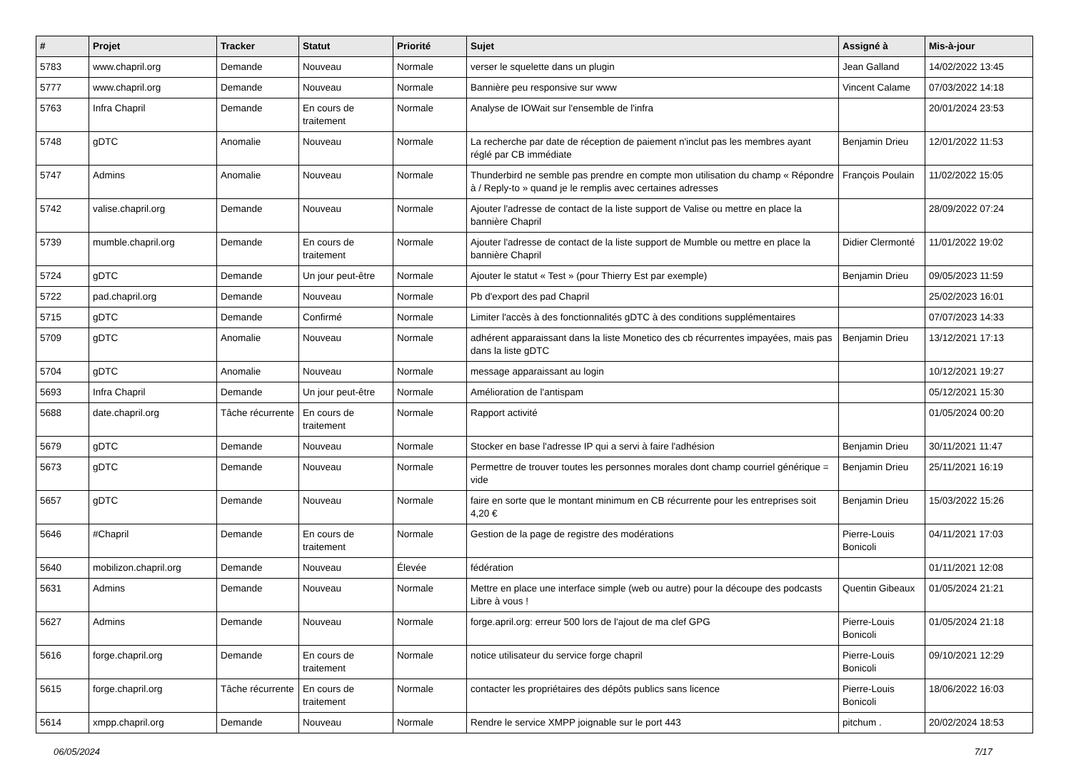| # | Projet | Tracker | Statut | Priorité | Sujet | Assigné à | Mis-à-jour |
| --- | --- | --- | --- | --- | --- | --- | --- |
| 5783 | www.chapril.org | Demande | Nouveau | Normale | verser le squelette dans un plugin | Jean Galland | 14/02/2022 13:45 |
| 5777 | www.chapril.org | Demande | Nouveau | Normale | Bannière peu responsive sur www | Vincent Calame | 07/03/2022 14:18 |
| 5763 | Infra Chapril | Demande | En cours de traitement | Normale | Analyse de IOWait sur l'ensemble de l'infra | | 20/01/2024 23:53 |
| 5748 | gDTC | Anomalie | Nouveau | Normale | La recherche par date de réception de paiement n'inclut pas les membres ayant réglé par CB immédiate | Benjamin Drieu | 12/01/2022 11:53 |
| 5747 | Admins | Anomalie | Nouveau | Normale | Thunderbird ne semble pas prendre en compte mon utilisation du champ « Répondre à / Reply-to » quand je le remplis avec certaines adresses | François Poulain | 11/02/2022 15:05 |
| 5742 | valise.chapril.org | Demande | Nouveau | Normale | Ajouter l'adresse de contact de la liste support de Valise ou mettre en place la bannière Chapril | | 28/09/2022 07:24 |
| 5739 | mumble.chapril.org | Demande | En cours de traitement | Normale | Ajouter l'adresse de contact de la liste support de Mumble ou mettre en place la bannière Chapril | Didier Clermonté | 11/01/2022 19:02 |
| 5724 | gDTC | Demande | Un jour peut-être | Normale | Ajouter le statut « Test » (pour Thierry Est par exemple) | Benjamin Drieu | 09/05/2023 11:59 |
| 5722 | pad.chapril.org | Demande | Nouveau | Normale | Pb d'export des pad Chapril | | 25/02/2023 16:01 |
| 5715 | gDTC | Demande | Confirmé | Normale | Limiter l'accès à des fonctionnalités gDTC à des conditions supplémentaires | | 07/07/2023 14:33 |
| 5709 | gDTC | Anomalie | Nouveau | Normale | adhérent apparaissant dans la liste Monetico des cb récurrentes impayées, mais pas dans la liste gDTC | Benjamin Drieu | 13/12/2021 17:13 |
| 5704 | gDTC | Anomalie | Nouveau | Normale | message apparaissant au login | | 10/12/2021 19:27 |
| 5693 | Infra Chapril | Demande | Un jour peut-être | Normale | Amélioration de l'antispam | | 05/12/2021 15:30 |
| 5688 | date.chapril.org | Tâche récurrente | En cours de traitement | Normale | Rapport activité | | 01/05/2024 00:20 |
| 5679 | gDTC | Demande | Nouveau | Normale | Stocker en base l'adresse IP qui a servi à faire l'adhésion | Benjamin Drieu | 30/11/2021 11:47 |
| 5673 | gDTC | Demande | Nouveau | Normale | Permettre de trouver toutes les personnes morales dont champ courriel générique = vide | Benjamin Drieu | 25/11/2021 16:19 |
| 5657 | gDTC | Demande | Nouveau | Normale | faire en sorte que le montant minimum en CB récurrente pour les entreprises soit 4,20 € | Benjamin Drieu | 15/03/2022 15:26 |
| 5646 | #Chapril | Demande | En cours de traitement | Normale | Gestion de la page de registre des modérations | Pierre-Louis Bonicoli | 04/11/2021 17:03 |
| 5640 | mobilizon.chapril.org | Demande | Nouveau | Élevée | fédération | | 01/11/2021 12:08 |
| 5631 | Admins | Demande | Nouveau | Normale | Mettre en place une interface simple (web ou autre) pour la découpe des podcasts Libre à vous ! | Quentin Gibeaux | 01/05/2024 21:21 |
| 5627 | Admins | Demande | Nouveau | Normale | forge.april.org: erreur 500 lors de l'ajout de ma clef GPG | Pierre-Louis Bonicoli | 01/05/2024 21:18 |
| 5616 | forge.chapril.org | Demande | En cours de traitement | Normale | notice utilisateur du service forge chapril | Pierre-Louis Bonicoli | 09/10/2021 12:29 |
| 5615 | forge.chapril.org | Tâche récurrente | En cours de traitement | Normale | contacter les propriétaires des dépôts publics sans licence | Pierre-Louis Bonicoli | 18/06/2022 16:03 |
| 5614 | xmpp.chapril.org | Demande | Nouveau | Normale | Rendre le service XMPP joignable sur le port 443 | pitchum . | 20/02/2024 18:53 |
06/05/2024 7/17